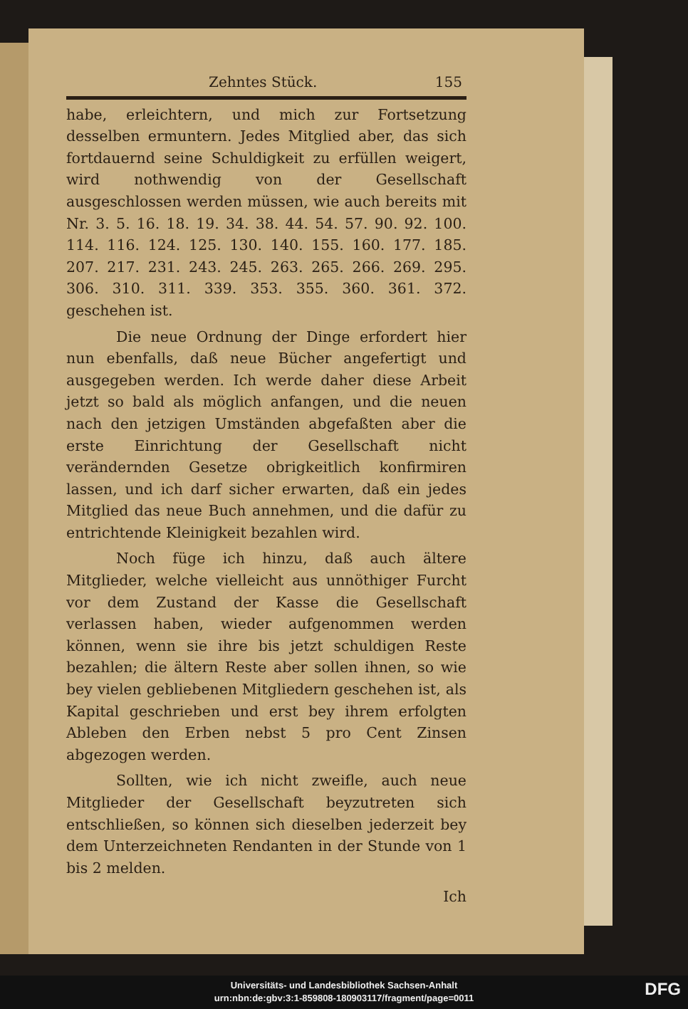Zehntes Stück. 155
habe, erleichtern, und mich zur Fortsetzung desselben ermuntern. Jedes Mitglied aber, das sich fortdauernd seine Schuldigkeit zu erfüllen weigert, wird nothwendig von der Gesellschaft ausgeschlossen werden müssen, wie auch bereits mit Nr. 3. 5. 16. 18. 19. 34. 38. 44. 54. 57. 90. 92. 100. 114. 116. 124. 125. 130. 140. 155. 160. 177. 185. 207. 217. 231. 243. 245. 263. 265. 266. 269. 295. 306. 310. 311. 339. 353. 355. 360. 361. 372. geschehen ist.
Die neue Ordnung der Dinge erfordert hier nun ebenfalls, daß neue Bücher angefertigt und ausgegeben werden. Ich werde daher diese Arbeit jetzt so bald als möglich anfangen, und die neuen nach den jetzigen Umständen abgefaßten aber die erste Einrichtung der Gesellschaft nicht verändernden Gesetze obrigkeitlich konfirmiren lassen, und ich darf sicher erwarten, daß ein jedes Mitglied das neue Buch annehmen, und die dafür zu entrichtende Kleinigkeit bezahlen wird.
Noch füge ich hinzu, daß auch ältere Mitglieder, welche vielleicht aus unnöthiger Furcht vor dem Zustand der Kasse die Gesellschaft verlassen haben, wieder aufgenommen werden können, wenn sie ihre bis jetzt schuldigen Reste bezahlen; die ältern Reste aber sollen ihnen, so wie bey vielen gebliebenen Mitgliedern geschehen ist, als Kapital geschrieben und erst bey ihrem erfolgten Ableben den Erben nebst 5 pro Cent Zinsen abgezogen werden.
Sollten, wie ich nicht zweifle, auch neue Mitglieder der Gesellschaft beyzutreten sich entschließen, so können sich dieselben jederzeit bey dem Unterzeichneten Rendanten in der Stunde von 1 bis 2 melden.
Ich
Universitäts- und Landesbibliothek Sachsen-Anhalt
urn:nbn:de:gbv:3:1-859808-180903117/fragment/page=0011
DFG